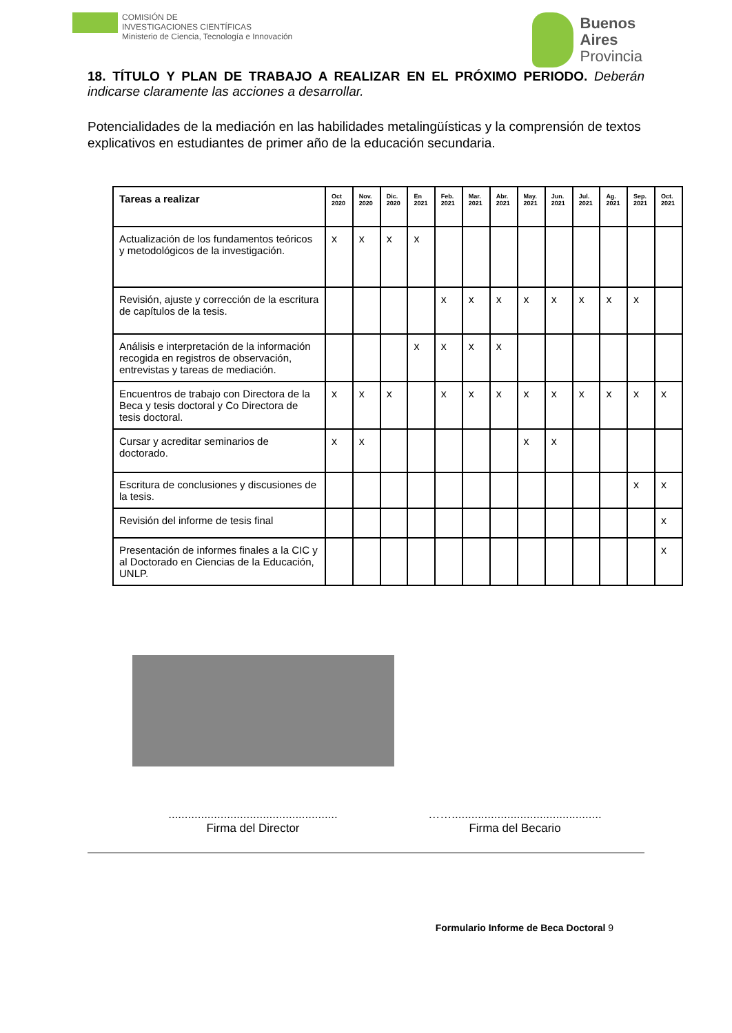COMISIÓN DE
INVESTIGACIONES CIENTÍFICAS
Ministerio de Ciencia, Tecnología e Innovación
Buenos
Aires
Provincia
18. TÍTULO Y PLAN DE TRABAJO A REALIZAR EN EL PRÓXIMO PERIODO. Deberán indicarse claramente las acciones a desarrollar.
Potencialidades de la mediación en las habilidades metalingüísticas y la comprensión de textos explicativos en estudiantes de primer año de la educación secundaria.
| Tareas a realizar | Oct 2020 | Nov. 2020 | Dic. 2020 | En 2021 | Feb. 2021 | Mar. 2021 | Abr. 2021 | May. 2021 | Jun. 2021 | Jul. 2021 | Ag. 2021 | Sep. 2021 | Oct. 2021 |
| --- | --- | --- | --- | --- | --- | --- | --- | --- | --- | --- | --- | --- | --- |
| Actualización de los fundamentos teóricos y metodológicos de la investigación. | x | x | x | x | | | | | | | | | |
| Revisión, ajuste y corrección de la escritura de capítulos de la tesis. | | | | | x | x | x | x | x | x | x | x | |
| Análisis e interpretación de la información recogida en registros de observación, entrevistas y tareas de mediación. | | | | x | x | x | x | | | | | | |
| Encuentros de trabajo con Directora de la Beca y tesis doctoral y Co Directora de tesis doctoral. | x | x | x | | x | x | x | x | x | x | x | x | x |
| Cursar y acreditar seminarios de doctorado. | x | x | | | | | | x | x | | | | |
| Escritura de conclusiones y discusiones de la tesis. | | | | | | | | | | | | x | x |
| Revisión del informe de tesis final | | | | | | | | | | | | | x |
| Presentación de informes finales a la CIC y al Doctorado en Ciencias de la Educación, UNLP. | | | | | | | | | | | | | x |
....................................................
Firma del Director
……..............................................
Firma del Becario
Formulario Informe de Beca Doctoral 9